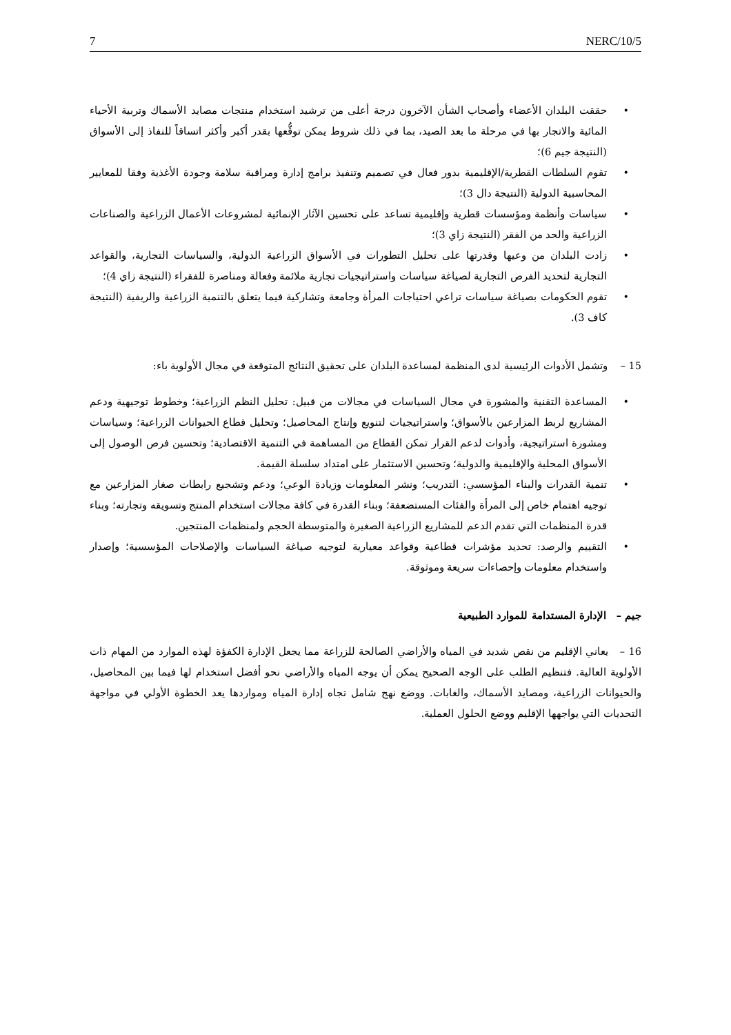7 NERC/10/5
• حققت البلدان الأعضاء وأصحاب الشأن الآخرون درجة أعلى من ترشيد استخدام منتجات مصايد الأسماك وتربية الأحياء المائية والاتجار بها في مرحلة ما بعد الصيد، بما في ذلك شروط يمكن توقُّعها بقدر أكبر وأكثر اتساقاً للنفاذ إلى الأسواق (النتيجة جيم 6)؛
• تقوم السلطات القطرية/الإقليمية بدور فعال في تصميم وتنفيذ برامج إدارة ومراقبة سلامة وجودة الأغذية وفقا للمعايير المحاسبية الدولية (النتيجة دال 3)؛
• سياسات وأنظمة ومؤسسات قطرية وإقليمية تساعد على تحسين الآثار الإنمائية لمشروعات الأعمال الزراعية والصناعات الزراعية والحد من الفقر (النتيجة زاي 3)؛
• زادت البلدان من وعيها وقدرتها على تحليل التطورات في الأسواق الزراعية الدولية، والسياسات التجارية، والقواعد التجارية لتحديد الفرص التجارية لصياغة سياسات واستراتيجيات تجارية ملائمة وفعالة ومناصرة للفقراء (النتيجة زاي 4)؛
• تقوم الحكومات بصياغة سياسات تراعي احتياجات المرأة وجامعة وتشاركية فيما يتعلق بالتنمية الزراعية والريفية (النتيجة كاف 3).
15 – وتشمل الأدوات الرئيسية لدى المنظمة لمساعدة البلدان على تحقيق النتائج المتوقعة في مجال الأولوية باء:
• المساعدة التقنية والمشورة في مجال السياسات في مجالات من قبيل: تحليل النظم الزراعية؛ وخطوط توجيهية ودعم المشاريع لربط المزارعين بالأسواق؛ واستراتيجيات لتنويع وإنتاج المحاصيل؛ وتحليل قطاع الحيوانات الزراعية؛ وسياسات ومشورة استراتيجية، وأدوات لدعم القرار تمكن القطاع من المساهمة في التنمية الاقتصادية؛ وتحسين فرص الوصول إلى الأسواق المحلية والإقليمية والدولية؛ وتحسين الاستثمار على امتداد سلسلة القيمة.
• تنمية القدرات والبناء المؤسسي: التدريب؛ ونشر المعلومات وزيادة الوعي؛ ودعم وتشجيع رابطات صغار المزارعين مع توجيه اهتمام خاص إلى المرأة والفئات المستضعفة؛ وبناء القدرة في كافة مجالات استخدام المنتج وتسويقه وتجارته؛ وبناء قدرة المنظمات التي تقدم الدعم للمشاريع الزراعية الصغيرة والمتوسطة الحجم ولمنظمات المنتجين.
• التقييم والرصد: تحديد مؤشرات قطاعية وقواعد معيارية لتوجيه صياغة السياسات والإصلاحات المؤسسية؛ وإصدار واستخدام معلومات وإحصاءات سريعة وموثوقة.
جيم – الإدارة المستدامة للموارد الطبيعية
16 – يعاني الإقليم من نقص شديد في المياه والأراضي الصالحة للزراعة مما يجعل الإدارة الكفؤة لهذه الموارد من المهام ذات الأولوية العالية. فتنظيم الطلب على الوجه الصحيح يمكن أن يوجه المياه والأراضي نحو أفضل استخدام لها فيما بين المحاصيل، والحيوانات الزراعية، ومصايد الأسماك، والغابات. ووضع نهج شامل تجاه إدارة المياه ومواردها يعد الخطوة الأولي في مواجهة التحديات التي يواجهها الإقليم ووضع الحلول العملية.